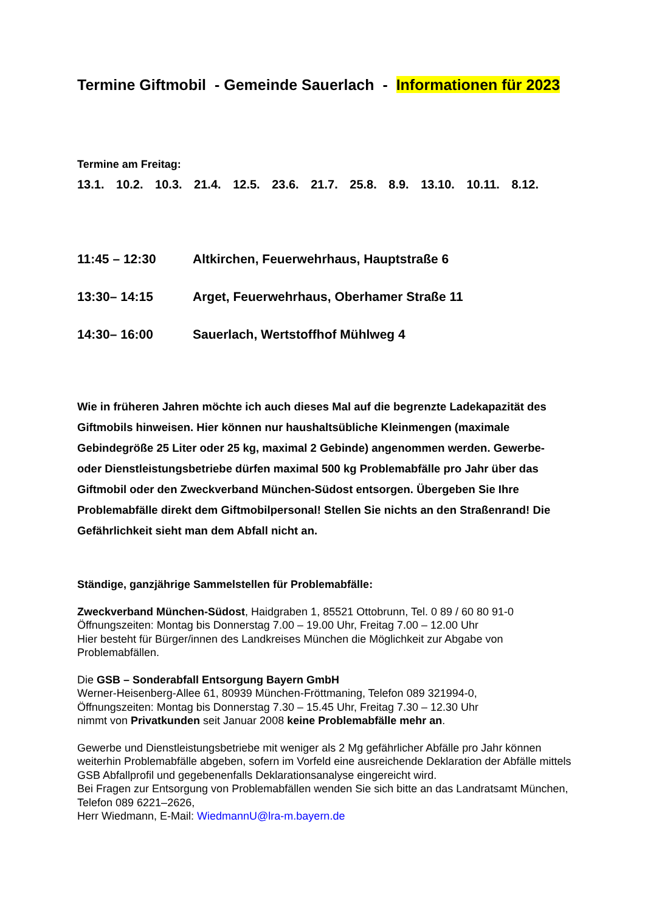Termine Giftmobil - Gemeinde Sauerlach - Informationen für 2023
Termine am Freitag:
13.1. 10.2. 10.3. 21.4. 12.5. 23.6. 21.7. 25.8. 8.9. 13.10. 10.11. 8.12.
11:45 – 12:30 Altkirchen, Feuerwehrhaus, Hauptstraße 6
13:30– 14:15 Arget, Feuerwehrhaus, Oberhamer Straße 11
14:30– 16:00 Sauerlach, Wertstoffhof Mühlweg 4
Wie in früheren Jahren möchte ich auch dieses Mal auf die begrenzte Ladekapazität des Giftmobils hinweisen. Hier können nur haushaltsübliche Kleinmengen (maximale Gebindegröße 25 Liter oder 25 kg, maximal 2 Gebinde) angenommen werden. Gewerbe- oder Dienstleistungsbetriebe dürfen maximal 500 kg Problemabfälle pro Jahr über das Giftmobil oder den Zweckverband München-Südost entsorgen. Übergeben Sie Ihre Problemabfälle direkt dem Giftmobilpersonal! Stellen Sie nichts an den Straßenrand! Die Gefährlichkeit sieht man dem Abfall nicht an.
Ständige, ganzjährige Sammelstellen für Problemabfälle:
Zweckverband München-Südost, Haidgraben 1, 85521 Ottobrunn, Tel. 0 89 / 60 80 91-0
Öffnungszeiten: Montag bis Donnerstag 7.00 – 19.00 Uhr, Freitag 7.00 – 12.00 Uhr
Hier besteht für Bürger/innen des Landkreises München die Möglichkeit zur Abgabe von Problemabfällen.
Die GSB – Sonderabfall Entsorgung Bayern GmbH
Werner-Heisenberg-Allee 61, 80939 München-Fröttmaning, Telefon 089 321994-0,
Öffnungszeiten: Montag bis Donnerstag 7.30 – 15.45 Uhr, Freitag 7.30 – 12.30 Uhr
nimmt von Privatkunden seit Januar 2008 keine Problemabfälle mehr an.
Gewerbe und Dienstleistungsbetriebe mit weniger als 2 Mg gefährlicher Abfälle pro Jahr können weiterhin Problemabfälle abgeben, sofern im Vorfeld eine ausreichende Deklaration der Abfälle mittels GSB Abfallprofil und gegebenenfalls Deklarationsanalyse eingereicht wird.
Bei Fragen zur Entsorgung von Problemabfällen wenden Sie sich bitte an das Landratsamt München, Telefon 089 6221–2626,
Herr Wiedmann, E-Mail: WiedmannU@lra-m.bayern.de